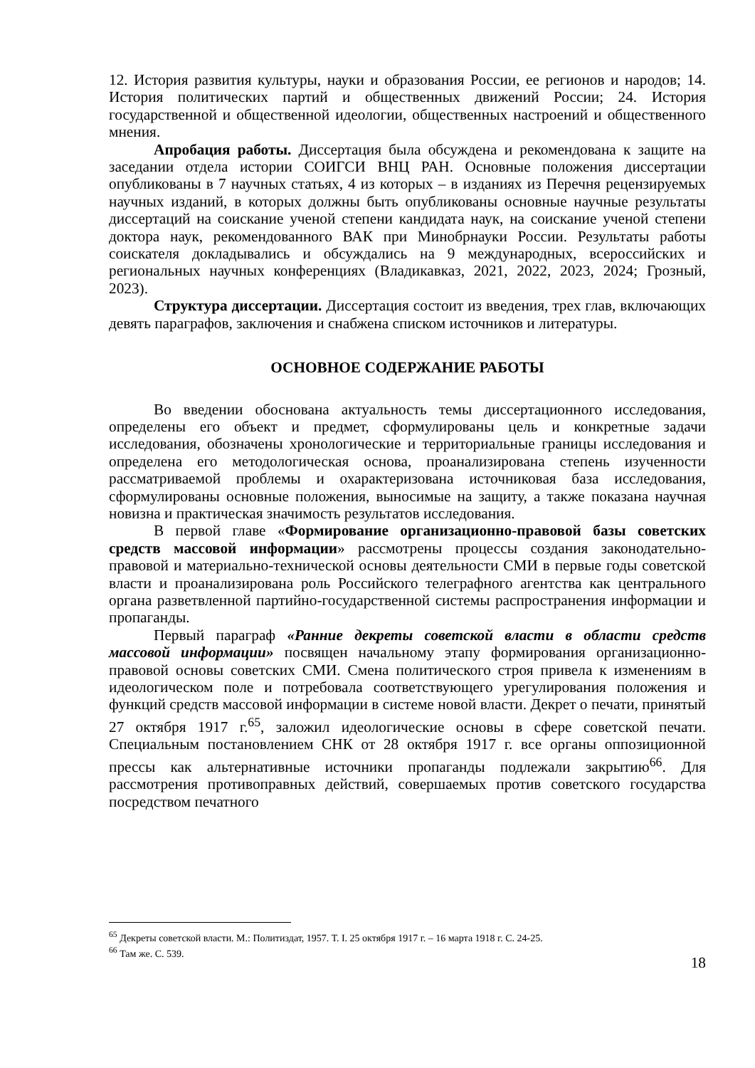12. История развития культуры, науки и образования России, ее регионов и народов; 14. История политических партий и общественных движений России; 24. История государственной и общественной идеологии, общественных настроений и общественного мнения.
Апробация работы. Диссертация была обсуждена и рекомендована к защите на заседании отдела истории СОИГСИ ВНЦ РАН. Основные положения диссертации опубликованы в 7 научных статьях, 4 из которых – в изданиях из Перечня рецензируемых научных изданий, в которых должны быть опубликованы основные научные результаты диссертаций на соискание ученой степени кандидата наук, на соискание ученой степени доктора наук, рекомендованного ВАК при Минобрнауки России. Результаты работы соискателя докладывались и обсуждались на 9 международных, всероссийских и региональных научных конференциях (Владикавказ, 2021, 2022, 2023, 2024; Грозный, 2023).
Структура диссертации. Диссертация состоит из введения, трех глав, включающих девять параграфов, заключения и снабжена списком источников и литературы.
ОСНОВНОЕ СОДЕРЖАНИЕ РАБОТЫ
Во введении обоснована актуальность темы диссертационного исследования, определены его объект и предмет, сформулированы цель и конкретные задачи исследования, обозначены хронологические и территориальные границы исследования и определена его методологическая основа, проанализирована степень изученности рассматриваемой проблемы и охарактеризована источниковая база исследования, сформулированы основные положения, выносимые на защиту, а также показана научная новизна и практическая значимость результатов исследования.
В первой главе «Формирование организационно-правовой базы советских средств массовой информации» рассмотрены процессы создания законодательно-правовой и материально-технической основы деятельности СМИ в первые годы советской власти и проанализирована роль Российского телеграфного агентства как центрального органа разветвленной партийно-государственной системы распространения информации и пропаганды.
Первый параграф «Ранние декреты советской власти в области средств массовой информации» посвящен начальному этапу формирования организационно-правовой основы советских СМИ. Смена политического строя привела к изменениям в идеологическом поле и потребовала соответствующего урегулирования положения и функций средств массовой информации в системе новой власти. Декрет о печати, принятый 27 октября 1917 г.<sup>65</sup>, заложил идеологические основы в сфере советской печати. Специальным постановлением СНК от 28 октября 1917 г. все органы оппозиционной прессы как альтернативные источники пропаганды подлежали закрытию<sup>66</sup>. Для рассмотрения противоправных действий, совершаемых против советского государства посредством печатного
<sup>65</sup> Декреты советской власти. М.: Политиздат, 1957. Т. I. 25 октября 1917 г. – 16 марта 1918 г. С. 24-25.
<sup>66</sup> Там же. С. 539.
18